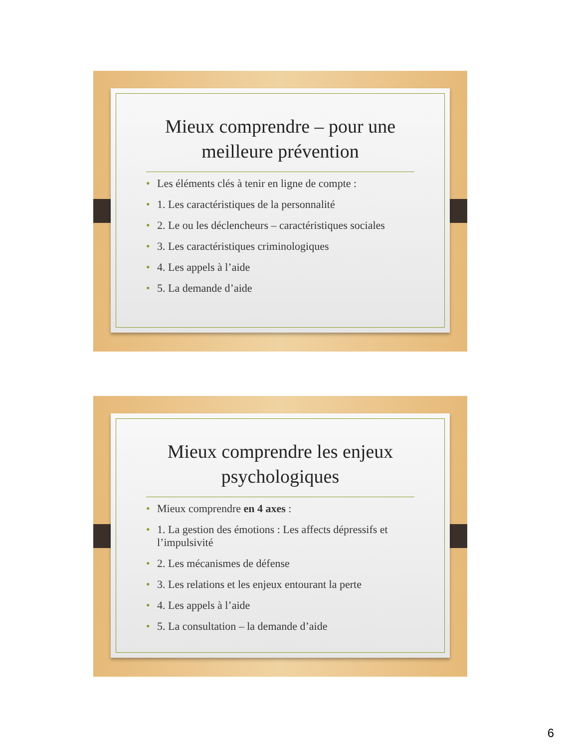Mieux comprendre – pour une meilleure prévention
• Les éléments clés à tenir en ligne de compte :
• 1. Les caractéristiques de la personnalité
• 2. Le ou les déclencheurs – caractéristiques sociales
• 3. Les caractéristiques criminologiques
• 4. Les appels à l’aide
• 5. La demande d’aide
Mieux comprendre les enjeux psychologiques
• Mieux comprendre en 4 axes :
• 1. La gestion des émotions : Les affects dépressifs et l’impulsivité
• 2. Les mécanismes de défense
• 3. Les relations et les enjeux entourant la perte
• 4. Les appels à l’aide
• 5. La consultation – la demande d’aide
6